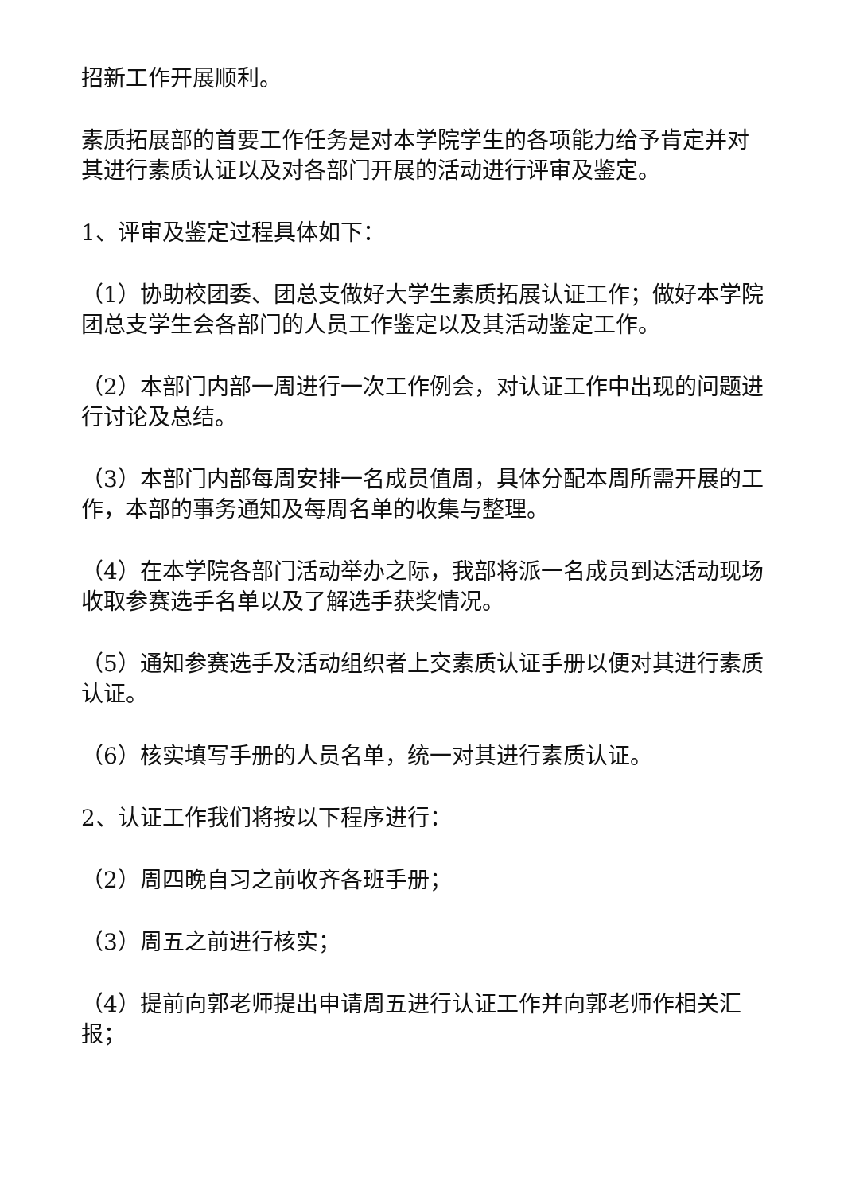招新工作开展顺利。
素质拓展部的首要工作任务是对本学院学生的各项能力给予肯定并对其进行素质认证以及对各部门开展的活动进行评审及鉴定。
1、评审及鉴定过程具体如下：
（1）协助校团委、团总支做好大学生素质拓展认证工作；做好本学院团总支学生会各部门的人员工作鉴定以及其活动鉴定工作。
（2）本部门内部一周进行一次工作例会，对认证工作中出现的问题进行讨论及总结。
（3）本部门内部每周安排一名成员值周，具体分配本周所需开展的工作，本部的事务通知及每周名单的收集与整理。
（4）在本学院各部门活动举办之际，我部将派一名成员到达活动现场收取参赛选手名单以及了解选手获奖情况。
（5）通知参赛选手及活动组织者上交素质认证手册以便对其进行素质认证。
（6）核实填写手册的人员名单，统一对其进行素质认证。
2、认证工作我们将按以下程序进行：
（2）周四晚自习之前收齐各班手册；
（3）周五之前进行核实；
（4）提前向郭老师提出申请周五进行认证工作并向郭老师作相关汇报；